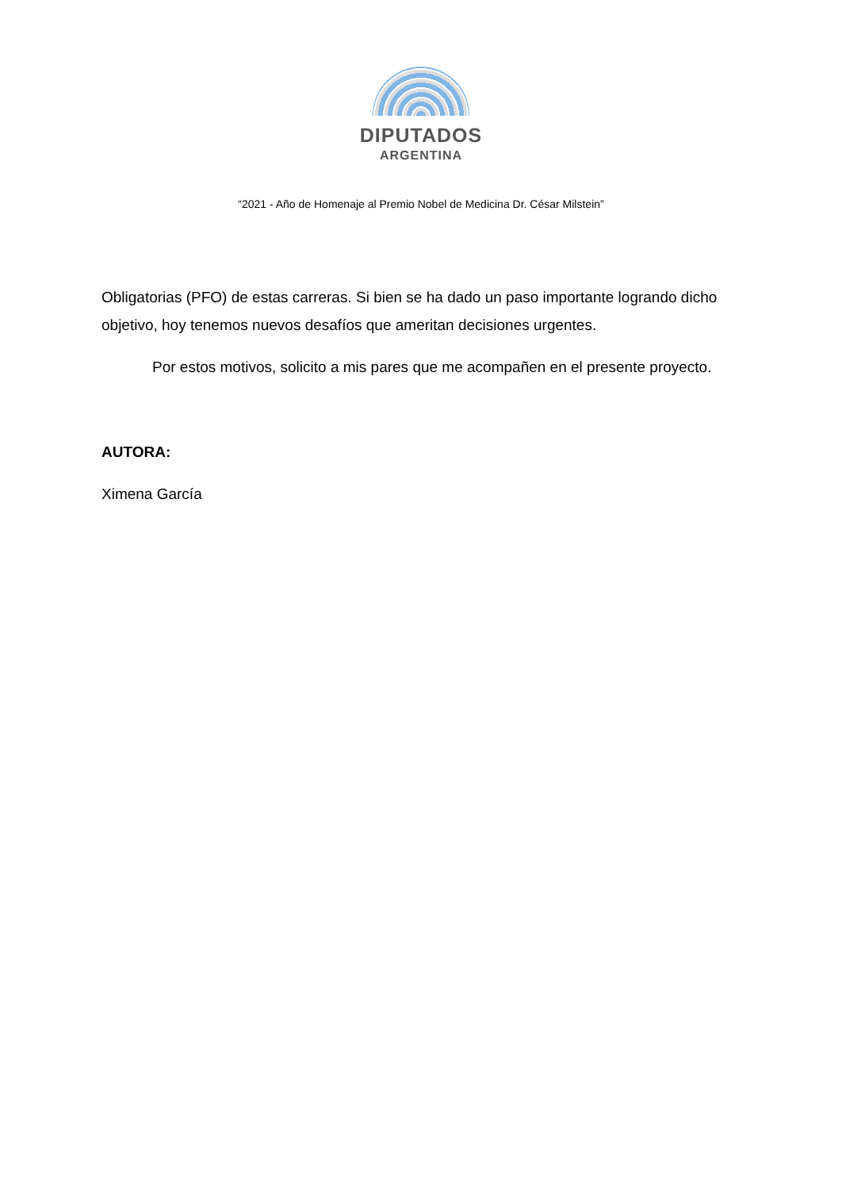DIPUTADOS
ARGENTINA
“2021 - Año de Homenaje al Premio Nobel de Medicina Dr. César Milstein”
Obligatorias (PFO) de estas carreras. Si bien se ha dado un paso importante logrando dicho objetivo, hoy tenemos nuevos desafíos que ameritan decisiones urgentes.
Por estos motivos, solicito a mis pares que me acompañen en el presente proyecto.
AUTORA:
Ximena García